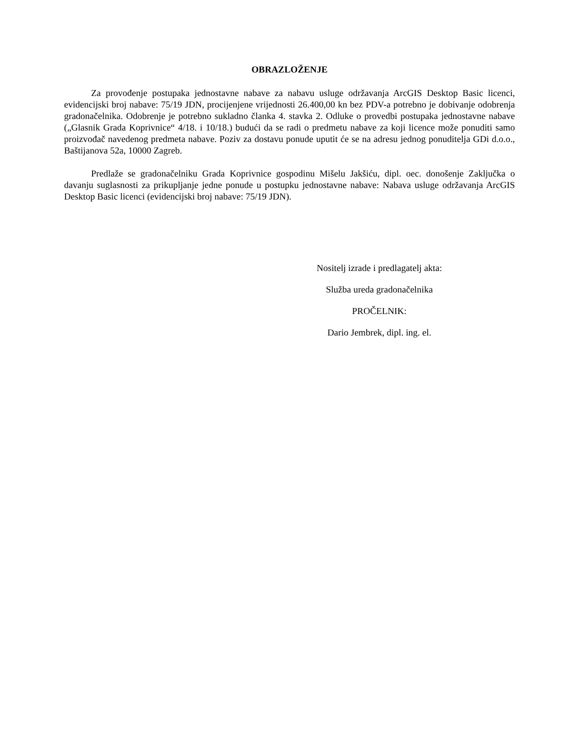OBRAZLOŽENJE
Za provođenje postupaka jednostavne nabave za nabavu usluge održavanja ArcGIS Desktop Basic licenci, evidencijski broj nabave: 75/19 JDN, procijenjene vrijednosti 26.400,00 kn bez PDV-a potrebno je dobivanje odobrenja gradonačelnika. Odobrenje je potrebno sukladno članka 4. stavka 2. Odluke o provedbi postupaka jednostavne nabave („Glasnik Grada Koprivnice“ 4/18. i 10/18.) budući da se radi o predmetu nabave za koji licence može ponuditi samo proizvođač navedenog predmeta nabave. Poziv za dostavu ponude uputit će se na adresu jednog ponuditelja GDi d.o.o., Baštijanova 52a, 10000 Zagreb.
Predlaže se gradonačelniku Grada Koprivnice gospodinu Mišelu Jakšiću, dipl. oec. donošenje Zaključka o davanju suglasnosti za prikupljanje jedne ponude u postupku jednostavne nabave: Nabava usluge održavanja ArcGIS Desktop Basic licenci (evidencijski broj nabave: 75/19 JDN).
Nositelj izrade i predlagatelj akta:
Služba ureda gradonačelnika
PROČELNIK:
Dario Jembrek, dipl. ing. el.